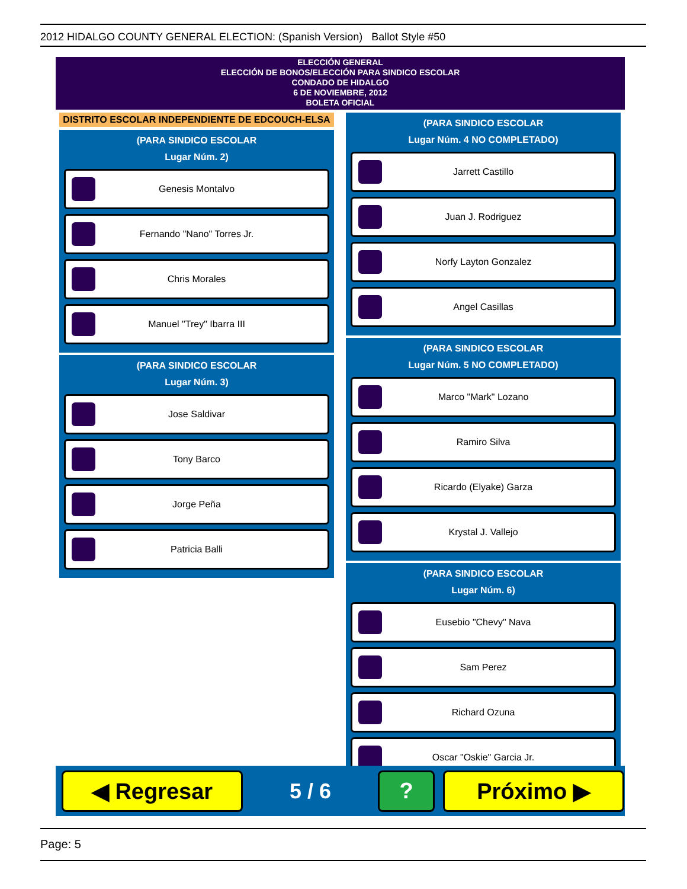2012 HIDALGO COUNTY GENERAL ELECTION: (Spanish Version) Ballot Style #50
ELECCIÓN GENERAL
ELECCIÓN DE BONOS/ELECCIÓN PARA SINDICO ESCOLAR
CONDADO DE HIDALGO
6 DE NOVIEMBRE, 2012
BOLETA OFICIAL
DISTRITO ESCOLAR INDEPENDIENTE DE EDCOUCH-ELSA
(PARA SINDICO ESCOLAR
Lugar Núm. 2)
Genesis Montalvo
Fernando "Nano" Torres Jr.
Chris Morales
Manuel "Trey" Ibarra III
(PARA SINDICO ESCOLAR
Lugar Núm. 3)
Jose Saldivar
Tony Barco
Jorge Peña
Patricia Balli
(PARA SINDICO ESCOLAR
Lugar Núm. 4 NO COMPLETADO)
Jarrett Castillo
Juan J. Rodriguez
Norfy Layton Gonzalez
Angel Casillas
(PARA SINDICO ESCOLAR
Lugar Núm. 5 NO COMPLETADO)
Marco "Mark" Lozano
Ramiro Silva
Ricardo (Elyake) Garza
Krystal J. Vallejo
(PARA SINDICO ESCOLAR
Lugar Núm. 6)
Eusebio "Chevy" Nava
Sam Perez
Richard Ozuna
Oscar "Oskie" Garcia Jr.
◀ Regresar
5 / 6
? Próximo ▶
Page: 5